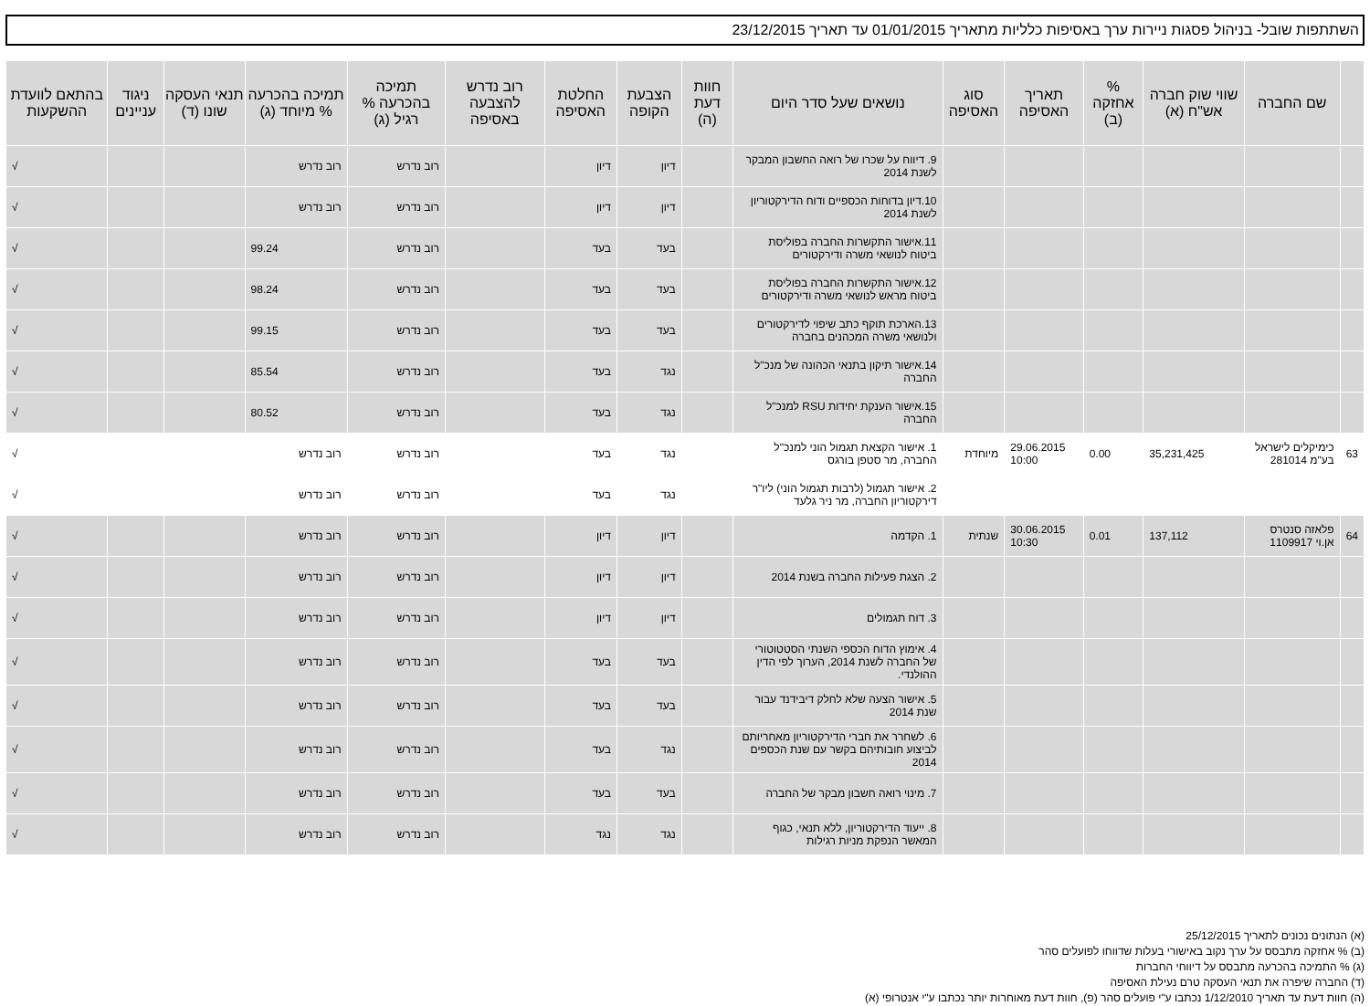השתתפות שובל- בניהול פסגות ניירות ערך באסיפות כלליות מתאריך 01/01/2015 עד תאריך 23/12/2015
| | שם החברה | שווי שוק חברה אש"ח (א) | % אחזקה (ב) | תאריך האסיפה | סוג האסיפה | נושאים שעל סדר היום | חוות דעת (ה) | הצבעת הקופה | החלטת האסיפה | רוב נדרש להצבעה באסיפה | תמיכה בהכרעה % רגיל (ג) | תמיכה בהכרעה % מיוחד (ג) | תנאי העסקה שונו (ד) | ניגוד עניינים | בהתאם לוועדת ההשקעות |
| --- | --- | --- | --- | --- | --- | --- | --- | --- | --- | --- | --- | --- | --- | --- | --- |
| | | | | | | 9. דיווח על שכרו של רואה החשבון המבקר לשנת 2014 | | דיון | דיון | | רוב נדרש | רוב נדרש | | | √ |
| | | | | | | 10.דיון בדוחות הכספיים ודוח הדירקטוריון לשנת 2014 | | דיון | דיון | | רוב נדרש | רוב נדרש | | | √ |
| | | | | | | 11.אישור התקשרות החברה בפוליסת ביטוח לנושאי משרה ודירקטורים | | בעד | בעד | | רוב נדרש | 99.24 | | | √ |
| | | | | | | 12.אישור התקשרות החברה בפוליסת ביטוח מראש לנושאי משרה ודירקטורים | | בעד | בעד | | רוב נדרש | 98.24 | | | √ |
| | | | | | | 13.הארכת תוקף כתב שיפוי לדירקטורים ולנושאי משרה המכהנים בחברה | | בעד | בעד | | רוב נדרש | 99.15 | | | √ |
| | | | | | | 14.אישור תיקון בתנאי הכהונה של מנכ"ל החברה | | נגד | בעד | | רוב נדרש | 85.54 | | | √ |
| | | | | | | 15.אישור הענקת יחידות RSU למנכ"ל החברה | | נגד | בעד | | רוב נדרש | 80.52 | | | √ |
| 63 | כימיקלים לישראל בע"מ 281014 | 35,231,425 | 0.00 | 29.06.2015 10:00 | מיוחדת | 1. אישור הקצאת תגמול הוני למנכ"ל החברה, מר סטפן בורגס | | נגד | בעד | | רוב נדרש | רוב נדרש | | | √ |
| | | | | | | 2. אישור תגמול (לרבות תגמול הוני) ליו"ר דירקטוריון החברה, מר ניר גלעד | | נגד | בעד | | רוב נדרש | רוב נדרש | | | √ |
| 64 | פלאזה סנטרס אן.וי 1109917 | 137,112 | 0.01 | 30.06.2015 10:30 | שנתית | 1. הקדמה | | דיון | דיון | | רוב נדרש | רוב נדרש | | | √ |
| | | | | | | 2. הצגת פעילות החברה בשנת 2014 | | דיון | דיון | | רוב נדרש | רוב נדרש | | | √ |
| | | | | | | 3. דוח תגמולים | | דיון | דיון | | רוב נדרש | רוב נדרש | | | √ |
| | | | | | | 4. אימוץ הדוח הכספי השנתי הסטטוטורי של החברה לשנת 2014, הערוך לפי הדין ההולנדי. | | בעד | בעד | | רוב נדרש | רוב נדרש | | | √ |
| | | | | | | 5. אישור הצעה שלא לחלק דיבידנד עבור שנת 2014 | | בעד | בעד | | רוב נדרש | רוב נדרש | | | √ |
| | | | | | | 6. לשחרר את חברי הדירקטוריון מאחריותם לביצוע חובותיהם בקשר עם שנת הכספים 2014 | | נגד | בעד | | רוב נדרש | רוב נדרש | | | √ |
| | | | | | | 7. מינוי רואה חשבון מבקר של החברה | | בעד | בעד | | רוב נדרש | רוב נדרש | | | √ |
| | | | | | | 8. ייעוד הדירקטוריון, ללא תנאי, כגוף המאשר הנפקת מניות רגילות | | נגד | נגד | | רוב נדרש | רוב נדרש | | | √ |
(א) הנתונים נכונים לתאריך 25/12/2015
(ב) % אחזקה מתבסס על ערך נקוב באישורי בעלות שדווחו לפועלים סהר
(ג) % התמיכה בהכרעה מתבסס על דיווחי החברות
(ד) החברה שיפרה את תנאי העסקה טרם נעילת האסיפה
(ה) חוות דעת עד תאריך 1/12/2010 נכתבו ע"י פועלים סהר (פ), חוות דעת מאוחרות יותר נכתבו ע"י אנטרופי (א)